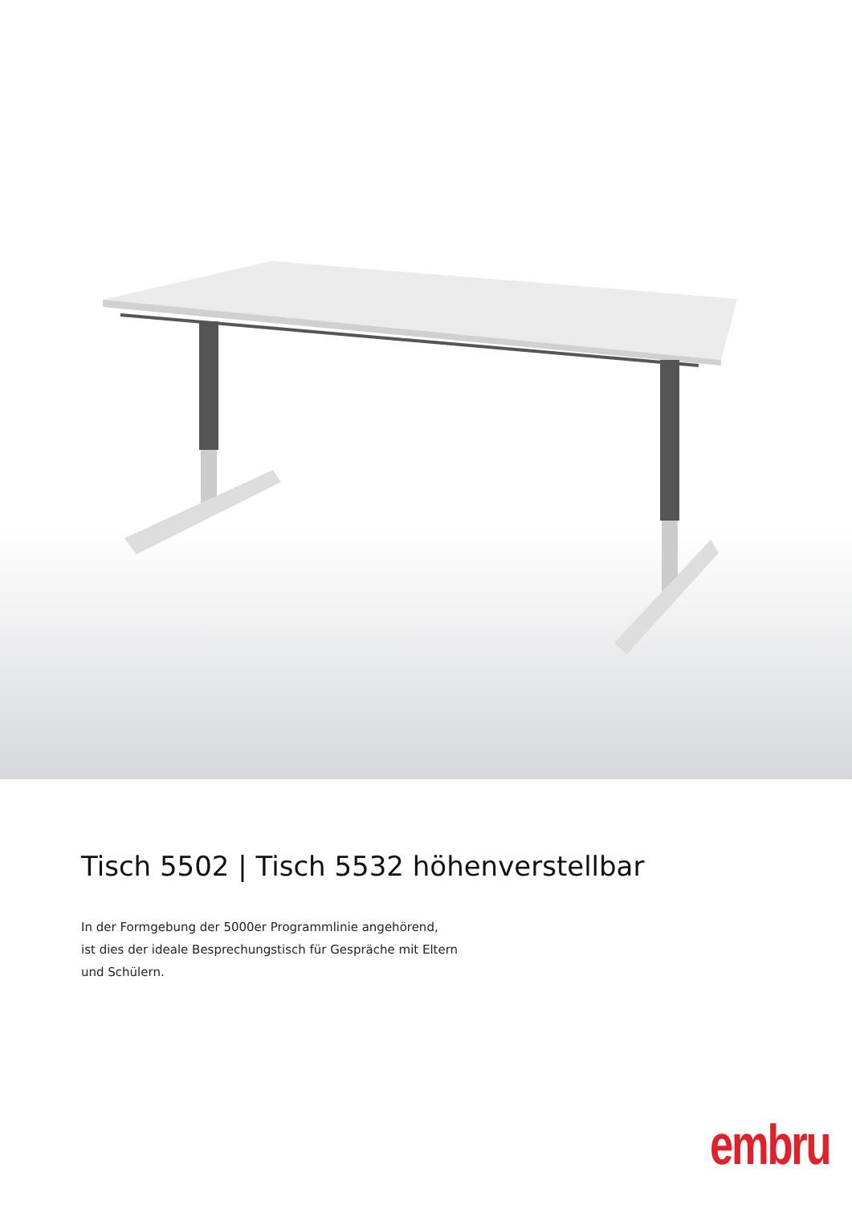Tisch 5502 | Tisch 5532 höhenverstellbar
In der Formgebung der 5000er Programmlinie angehörend,
ist dies der ideale Besprechungstisch für Gespräche mit Eltern
und Schülern.
embru